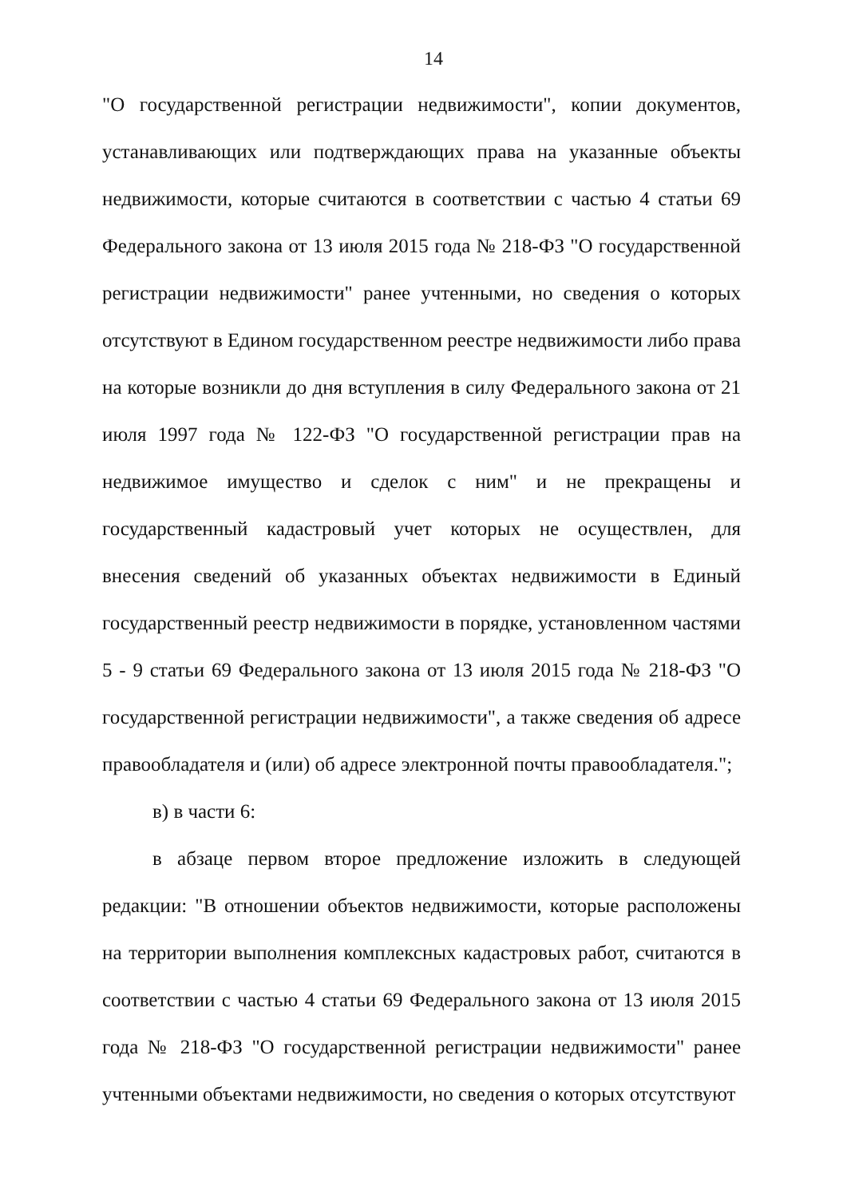14
"О государственной регистрации недвижимости", копии документов, устанавливающих или подтверждающих права на указанные объекты недвижимости, которые считаются в соответствии с частью 4 статьи 69 Федерального закона от 13 июля 2015 года № 218-ФЗ "О государственной регистрации недвижимости" ранее учтенными, но сведения о которых отсутствуют в Едином государственном реестре недвижимости либо права на которые возникли до дня вступления в силу Федерального закона от 21 июля 1997 года № 122-ФЗ "О государственной регистрации прав на недвижимое имущество и сделок с ним" и не прекращены и государственный кадастровый учет которых не осуществлен, для внесения сведений об указанных объектах недвижимости в Единый государственный реестр недвижимости в порядке, установленном частями 5 - 9 статьи 69 Федерального закона от 13 июля 2015 года № 218-ФЗ "О государственной регистрации недвижимости", а также сведения об адресе правообладателя и (или) об адресе электронной почты правообладателя.";
в) в части 6:
в абзаце первом второе предложение изложить в следующей редакции: "В отношении объектов недвижимости, которые расположены на территории выполнения комплексных кадастровых работ, считаются в соответствии с частью 4 статьи 69 Федерального закона от 13 июля 2015 года № 218-ФЗ "О государственной регистрации недвижимости" ранее учтенными объектами недвижимости, но сведения о которых отсутствуют